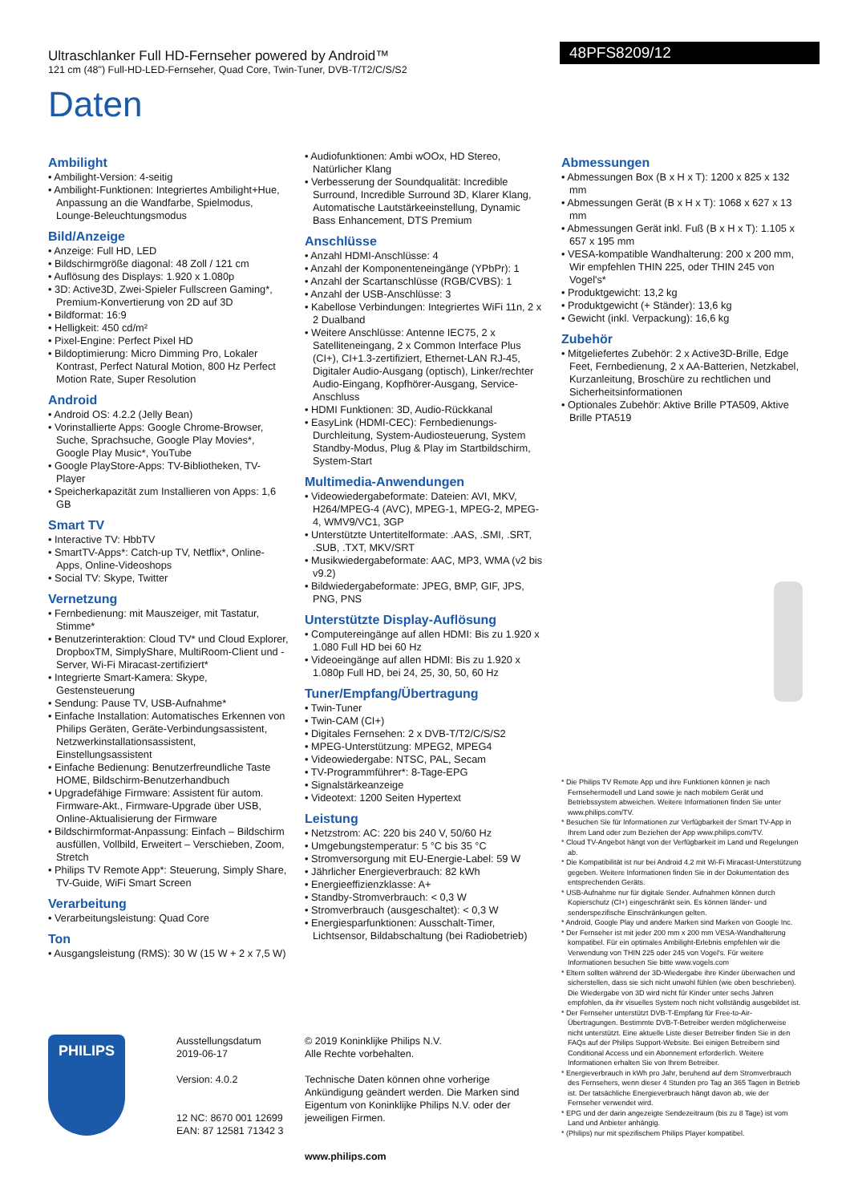48PFS8209/12
Ultraschlanker Full HD-Fernseher powered by Android™
121 cm (48") Full-HD-LED-Fernseher, Quad Core, Twin-Tuner, DVB-T/T2/C/S/S2
Daten
Ambilight
• Ambilight-Version: 4-seitig
• Ambilight-Funktionen: Integriertes Ambilight+Hue, Anpassung an die Wandfarbe, Spielmodus, Lounge-Beleuchtungsmodus
Bild/Anzeige
• Anzeige: Full HD, LED
• Bildschirmgröße diagonal: 48 Zoll / 121 cm
• Auflösung des Displays: 1.920 x 1.080p
• 3D: Active3D, Zwei-Spieler Fullscreen Gaming*, Premium-Konvertierung von 2D auf 3D
• Bildformat: 16:9
• Helligkeit: 450 cd/m²
• Pixel-Engine: Perfect Pixel HD
• Bildoptimierung: Micro Dimming Pro, Lokaler Kontrast, Perfect Natural Motion, 800 Hz Perfect Motion Rate, Super Resolution
Android
• Android OS: 4.2.2 (Jelly Bean)
• Vorinstallierte Apps: Google Chrome-Browser, Suche, Sprachsuche, Google Play Movies*, Google Play Music*, YouTube
• Google PlayStore-Apps: TV-Bibliotheken, TV-Player
• Speicherkapazität zum Installieren von Apps: 1,6 GB
Smart TV
• Interactive TV: HbbTV
• SmartTV-Apps*: Catch-up TV, Netflix*, Online-Apps, Online-Videoshops
• Social TV: Skype, Twitter
Vernetzung
• Fernbedienung: mit Mauszeiger, mit Tastatur, Stimme*
• Benutzerinteraktion: Cloud TV* und Cloud Explorer, DropboxTM, SimplyShare, MultiRoom-Client und -Server, Wi-Fi Miracast-zertifiziert*
• Integrierte Smart-Kamera: Skype, Gestensteuerung
• Sendung: Pause TV, USB-Aufnahme*
• Einfache Installation: Automatisches Erkennen von Philips Geräten, Geräte-Verbindungsassistent, Netzwerkinstallationsassistent, Einstellungsassistent
• Einfache Bedienung: Benutzerfreundliche Taste HOME, Bildschirm-Benutzerhandbuch
• Upgradefähige Firmware: Assistent für autom. Firmware-Akt., Firmware-Upgrade über USB, Online-Aktualisierung der Firmware
• Bildschirmformat-Anpassung: Einfach – Bildschirm ausfüllen, Vollbild, Erweitert – Verschieben, Zoom, Stretch
• Philips TV Remote App*: Steuerung, Simply Share, TV-Guide, WiFi Smart Screen
Verarbeitung
• Verarbeitungsleistung: Quad Core
Ton
• Ausgangsleistung (RMS): 30 W (15 W + 2 x 7,5 W)
• Audiofunktionen: Ambi wOOx, HD Stereo, Natürlicher Klang
• Verbesserung der Soundqualität: Incredible Surround, Incredible Surround 3D, Klarer Klang, Automatische Lautstärkeeinstellung, Dynamic Bass Enhancement, DTS Premium
Anschlüsse
• Anzahl HDMI-Anschlüsse: 4
• Anzahl der Komponenteneingänge (YPbPr): 1
• Anzahl der Scartanschlüsse (RGB/CVBS): 1
• Anzahl der USB-Anschlüsse: 3
• Kabellose Verbindungen: Integriertes WiFi 11n, 2 x 2 Dualband
• Weitere Anschlüsse: Antenne IEC75, 2 x Satelliteneingang, 2 x Common Interface Plus (CI+), CI+1.3-zertifiziert, Ethernet-LAN RJ-45, Digitaler Audio-Ausgang (optisch), Linker/rechter Audio-Eingang, Kopfhörer-Ausgang, Service-Anschluss
• HDMI Funktionen: 3D, Audio-Rückkanal
• EasyLink (HDMI-CEC): Fernbedienungs-Durchleitung, System-Audiosteuerung, System Standby-Modus, Plug & Play im Startbildschirm, System-Start
Multimedia-Anwendungen
• Videowiedergabeformate: Dateien: AVI, MKV, H264/MPEG-4 (AVC), MPEG-1, MPEG-2, MPEG-4, WMV9/VC1, 3GP
• Unterstützte Untertitelformate: .AAS, .SMI, .SRT, .SUB, .TXT, MKV/SRT
• Musikwiedergabeformate: AAC, MP3, WMA (v2 bis v9.2)
• Bildwiedergabeformate: JPEG, BMP, GIF, JPS, PNG, PNS
Unterstützte Display-Auflösung
• Computereingänge auf allen HDMI: Bis zu 1.920 x 1.080 Full HD bei 60 Hz
• Videoeingänge auf allen HDMI: Bis zu 1.920 x 1.080p Full HD, bei 24, 25, 30, 50, 60 Hz
Tuner/Empfang/Übertragung
• Twin-Tuner
• Twin-CAM (CI+)
• Digitales Fernsehen: 2 x DVB-T/T2/C/S/S2
• MPEG-Unterstützung: MPEG2, MPEG4
• Videowiedergabe: NTSC, PAL, Secam
• TV-Programmführer*: 8-Tage-EPG
• Signalstärkeanzeige
• Videotext: 1200 Seiten Hypertext
Leistung
• Netzstrom: AC: 220 bis 240 V, 50/60 Hz
• Umgebungstemperatur: 5 °C bis 35 °C
• Stromversorgung mit EU-Energie-Label: 59 W
• Jährlicher Energieverbrauch: 82 kWh
• Energieeffizienzklasse: A+
• Standby-Stromverbrauch: < 0,3 W
• Stromverbrauch (ausgeschaltet): < 0,3 W
• Energiesparfunktionen: Ausschalt-Timer, Lichtsensor, Bildabschaltung (bei Radiobetrieb)
Abmessungen
• Abmessungen Box (B x H x T): 1200 x 825 x 132 mm
• Abmessungen Gerät (B x H x T): 1068 x 627 x 13 mm
• Abmessungen Gerät inkl. Fuß (B x H x T): 1.105 x 657 x 195 mm
• VESA-kompatible Wandhalterung: 200 x 200 mm, Wir empfehlen THIN 225, oder THIN 245 von Vogel's*
• Produktgewicht: 13,2 kg
• Produktgewicht (+ Ständer): 13,6 kg
• Gewicht (inkl. Verpackung): 16,6 kg
Zubehör
• Mitgeliefertes Zubehör: 2 x Active3D-Brille, Edge Feet, Fernbedienung, 2 x AA-Batterien, Netzkabel, Kurzanleitung, Broschüre zu rechtlichen und Sicherheitsinformationen
• Optionales Zubehör: Aktive Brille PTA509, Aktive Brille PTA519
* Die Philips TV Remote App und ihre Funktionen können je nach Fernsehermodell und Land sowie je nach mobilem Gerät und Betriebssystem abweichen. Weitere Informationen finden Sie unter www.philips.com/TV.
* Besuchen Sie für Informationen zur Verfügbarkeit der Smart TV-App in Ihrem Land oder zum Beziehen der App www.philips.com/TV.
* Cloud TV-Angebot hängt von der Verfügbarkeit im Land und Regelungen ab.
* Die Kompatibilität ist nur bei Android 4.2 mit Wi-Fi Miracast-Unterstützung gegeben. Weitere Informationen finden Sie in der Dokumentation des entsprechenden Geräts.
* USB-Aufnahme nur für digitale Sender. Aufnahmen können durch Kopierschutz (CI+) eingeschränkt sein. Es können länder- und senderspezifische Einschränkungen gelten.
* Android, Google Play und andere Marken sind Marken von Google Inc.
* Der Fernseher ist mit jeder 200 mm x 200 mm VESA-Wandhalterung kompatibel. Für ein optimales Ambilight-Erlebnis empfehlen wir die Verwendung von THIN 225 oder 245 von Vogel's. Für weitere Informationen besuchen Sie bitte www.vogels.com
* Eltern sollten während der 3D-Wiedergabe ihre Kinder überwachen und sicherstellen, dass sie sich nicht unwohl fühlen (wie oben beschrieben). Die Wiedergabe von 3D wird nicht für Kinder unter sechs Jahren empfohlen, da ihr visuelles System noch nicht vollständig ausgebildet ist.
* Der Fernseher unterstützt DVB-T-Empfang für Free-to-Air-Übertragungen. Bestimmte DVB-T-Betreiber werden möglicherweise nicht unterstützt. Eine aktuelle Liste dieser Betreiber finden Sie in den FAQs auf der Philips Support-Website. Bei einigen Betreibern sind Conditional Access und ein Abonnement erforderlich. Weitere Informationen erhalten Sie von Ihrem Betreiber.
* Energieverbrauch in kWh pro Jahr, beruhend auf dem Stromverbrauch des Fernsehers, wenn dieser 4 Stunden pro Tag an 365 Tagen in Betrieb ist. Der tatsächliche Energieverbrauch hängt davon ab, wie der Fernseher verwendet wird.
* EPG und der darin angezeigte Sendezeitraum (bis zu 8 Tage) ist vom Land und Anbieter anhängig.
* (Philips) nur mit spezifischem Philips Player kompatibel.
PHILIPS
Ausstellungsdatum
2019-06-17
Version: 4.0.2
12 NC: 8670 001 12699
EAN: 87 12581 71342 3
© 2019 Koninklijke Philips N.V.
Alle Rechte vorbehalten.
Technische Daten können ohne vorherige Ankündigung geändert werden. Die Marken sind Eigentum von Koninklijke Philips N.V. oder der jeweiligen Firmen.
www.philips.com